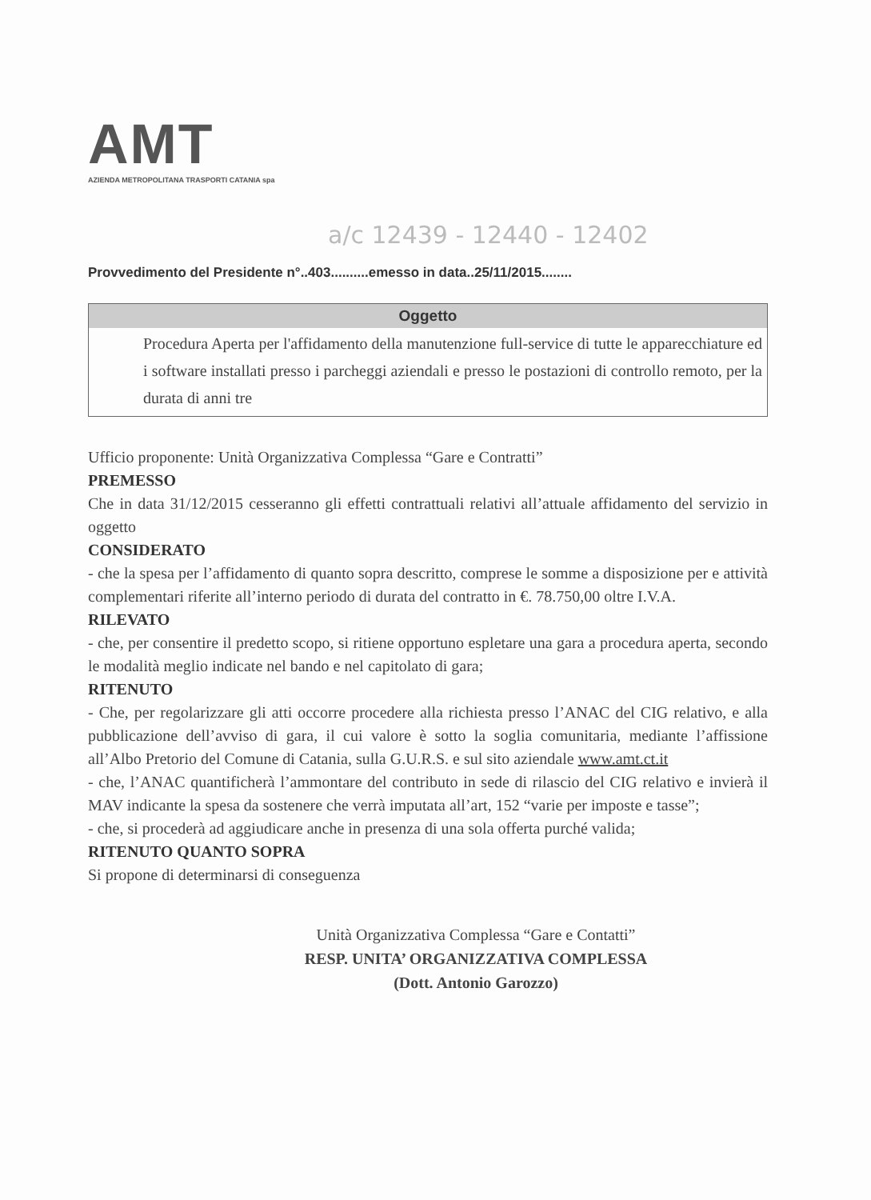AMT
AZIENDA METROPOLITANA TRASPORTI CATANIA spa
a/c 12439 - 12440 - 12402
Provvedimento del Presidente n°..403..........emesso in data..25/11/2015........
Oggetto
Procedura Aperta per l'affidamento della manutenzione full-service di tutte le apparecchiature ed i software installati presso i parcheggi aziendali e presso le postazioni di controllo remoto, per la durata di anni tre
Ufficio proponente: Unità Organizzativa Complessa “Gare e Contratti”
PREMESSO
Che in data 31/12/2015 cesseranno gli effetti contrattuali relativi all’attuale affidamento del servizio in oggetto
CONSIDERATO
- che la spesa per l’affidamento di quanto sopra descritto, comprese le somme a disposizione per e attività complementari riferite all’interno periodo di durata del contratto in €. 78.750,00 oltre I.V.A.
RILEVATO
- che, per consentire il predetto scopo, si ritiene opportuno espletare una gara a procedura aperta, secondo le modalità meglio indicate nel bando e nel capitolato di gara;
RITENUTO
- Che, per regolarizzare gli atti occorre procedere alla richiesta presso l’ANAC del CIG relativo, e alla pubblicazione dell’avviso di gara, il cui valore è sotto la soglia comunitaria, mediante l’affissione all’Albo Pretorio del Comune di Catania, sulla G.U.R.S. e sul sito aziendale www.amt.ct.it
- che, l’ANAC quantificherà l’ammontare del contributo in sede di rilascio del CIG relativo e invierà il MAV indicante la spesa da sostenere che verrà imputata all’art, 152 “varie per imposte e tasse”;
- che, si procederà ad aggiudicare anche in presenza di una sola offerta purché valida;
RITENUTO QUANTO SOPRA
Si propone di determinarsi di conseguenza
Unità Organizzativa Complessa “Gare e Contatti”
RESP. UNITA’ ORGANIZZATIVA COMPLESSA
(Dott. Antonio Garozzo)